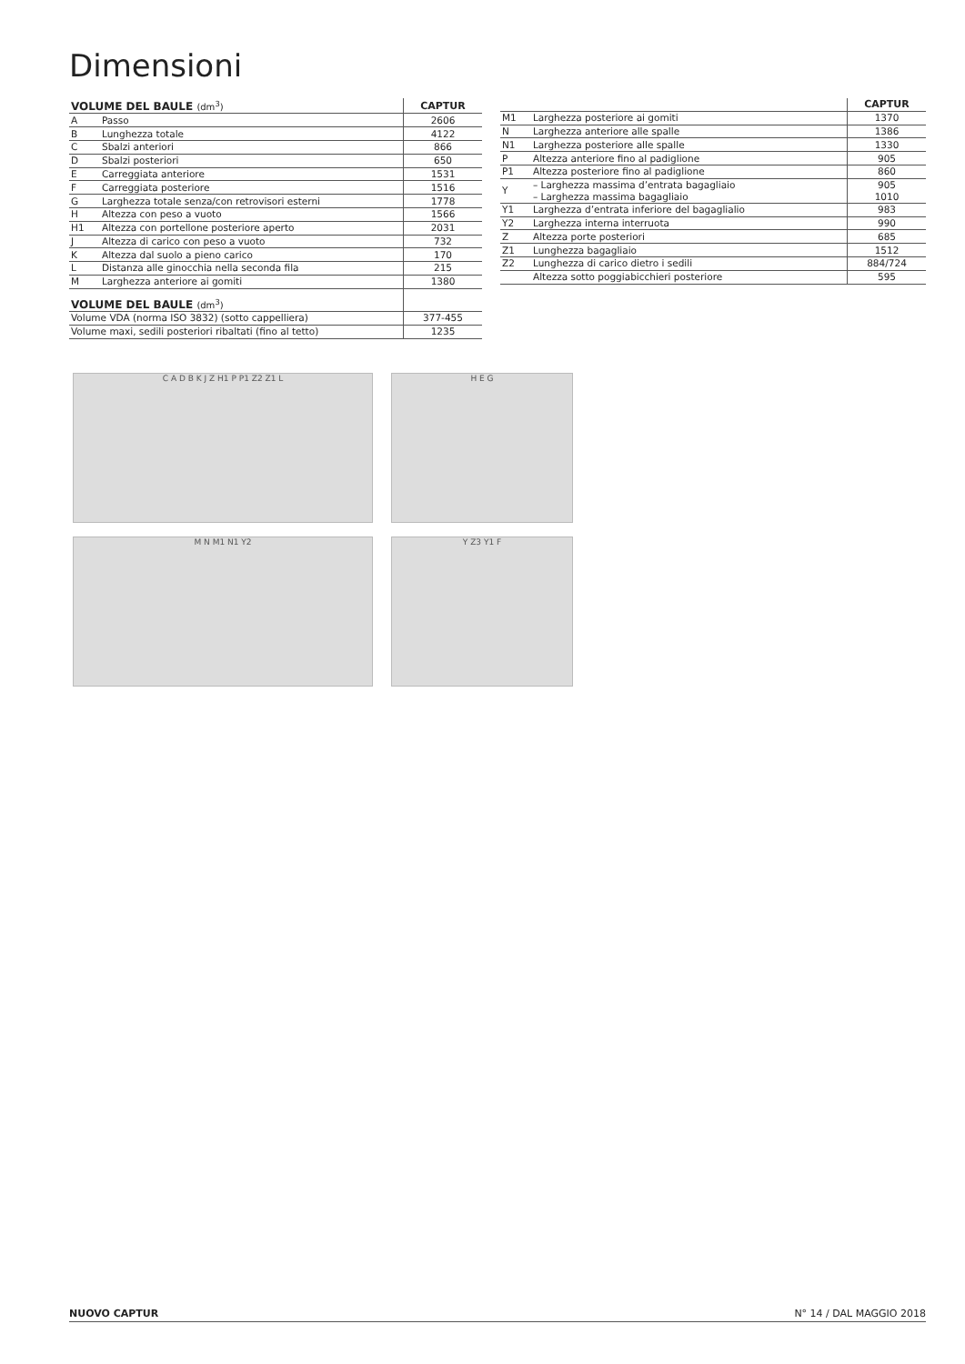Dimensioni
| VOLUME DEL BAULE (dm<sup>3</sup>) | | CAPTUR |
| --- | --- | --- |
| A | Passo | 2606 |
| B | Lunghezza totale | 4122 |
| C | Sbalzi anteriori | 866 |
| D | Sbalzi posteriori | 650 |
| E | Carreggiata anteriore | 1531 |
| F | Carreggiata posteriore | 1516 |
| G | Larghezza totale senza/con retrovisori esterni | 1778 |
| H | Altezza con peso a vuoto | 1566 |
| H1 | Altezza con portellone posteriore aperto | 2031 |
| J | Altezza di carico con peso a vuoto | 732 |
| K | Altezza dal suolo a pieno carico | 170 |
| L | Distanza alle ginocchia nella seconda fila | 215 |
| M | Larghezza anteriore ai gomiti | 1380 |
| VOLUME DEL BAULE (dm<sup>3</sup>) | | |
| Volume VDA (norma ISO 3832) (sotto cappelliera) | | 377-455 |
| Volume maxi, sedili posteriori ribaltati (fino al tetto) | | 1235 |
| | | CAPTUR |
| --- | --- | --- |
| M1 | Larghezza posteriore ai gomiti | 1370 |
| N | Larghezza anteriore alle spalle | 1386 |
| N1 | Larghezza posteriore alle spalle | 1330 |
| P | Altezza anteriore fino al padiglione | 905 |
| P1 | Altezza posteriore fino al padiglione | 860 |
| Y | – Larghezza massima d’entrata bagagliaio – Larghezza massima bagagliaio | 905 1010 |
| Y1 | Larghezza d’entrata inferiore del bagaglialio | 983 |
| Y2 | Larghezza interna interruota | 990 |
| Z | Altezza porte posteriori | 685 |
| Z1 | Lunghezza bagagliaio | 1512 |
| Z2 | Lunghezza di carico dietro i sedili | 884/724 |
| | Altezza sotto poggiabicchieri posteriore | 595 |
C A D B K J Z H1 P P1 Z2 Z1 L
H E G
M N M1 N1 Y2
Y Z3 Y1 F
NUOVO CAPTUR N° 14 / DAL MAGGIO 2018